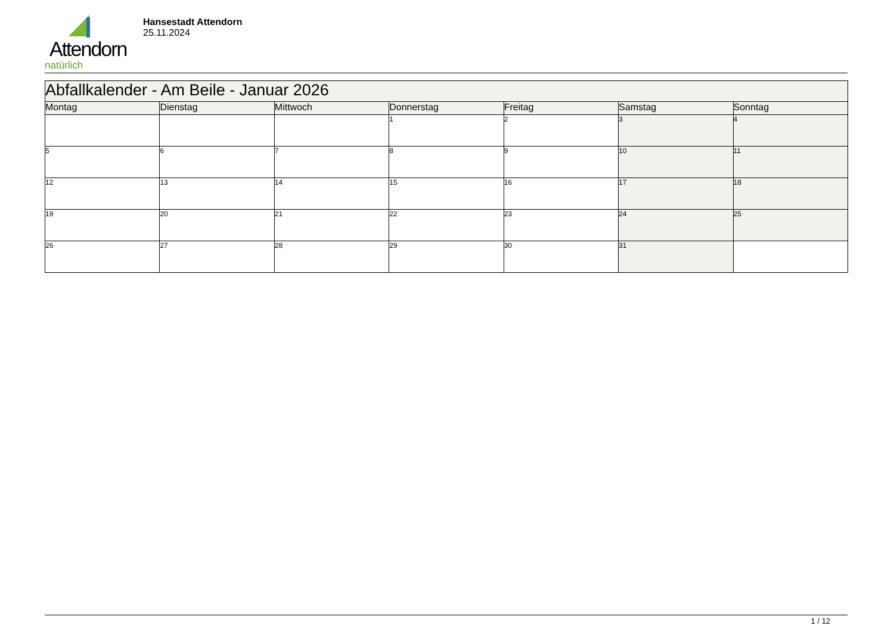Attendorn
natürlich
Hansestadt Attendorn
25.11.2024
| Abfallkalender - Am Beile - Januar 2026 | | | | | | |
| --- | --- | --- | --- | --- | --- | --- |
| Montag | Dienstag | Mittwoch | Donnerstag | Freitag | Samstag | Sonntag |
| | | | 1 | 2 | 3 | 4 |
| 5 | 6 | 7 | 8 | 9 | 10 | 11 |
| 12 | 13 | 14 | 15 | 16 | 17 | 18 |
| 19 | 20 | 21 | 22 | 23 | 24 | 25 |
| 26 | 27 | 28 | 29 | 30 | 31 | |
1 / 12